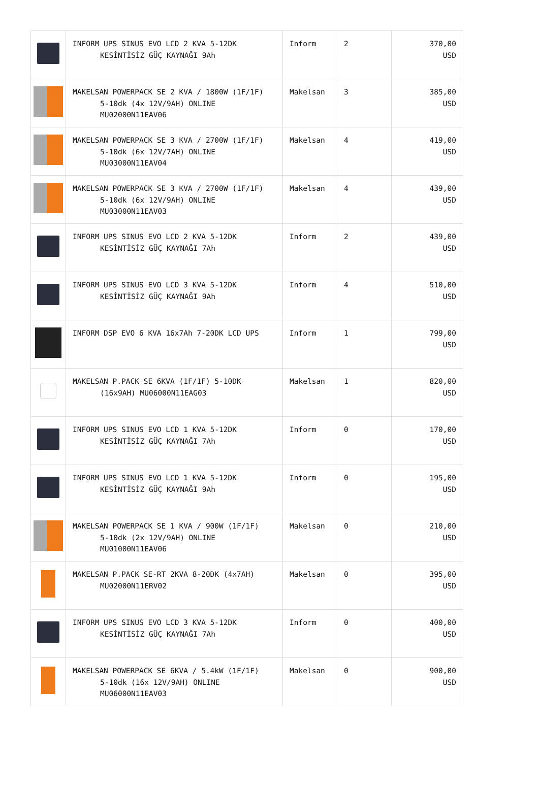| | INFORM UPS SINUS EVO LCD 2 KVA 5-12DK KESİNTİSİZ GÜÇ KAYNAĞI 9Ah | Inform | 2 | 370,00 USD |
| | MAKELSAN POWERPACK SE 2 KVA / 1800W (1F/1F) 5-10dk (4x 12V/9AH) ONLINE MU02000N11EAV06 | Makelsan | 3 | 385,00 USD |
| | MAKELSAN POWERPACK SE 3 KVA / 2700W (1F/1F) 5-10dk (6x 12V/7AH) ONLINE MU03000N11EAV04 | Makelsan | 4 | 419,00 USD |
| | MAKELSAN POWERPACK SE 3 KVA / 2700W (1F/1F) 5-10dk (6x 12V/9AH) ONLINE MU03000N11EAV03 | Makelsan | 4 | 439,00 USD |
| | INFORM UPS SINUS EVO LCD 2 KVA 5-12DK KESİNTİSİZ GÜÇ KAYNAĞI 7Ah | Inform | 2 | 439,00 USD |
| | INFORM UPS SINUS EVO LCD 3 KVA 5-12DK KESİNTİSİZ GÜÇ KAYNAĞI 9Ah | Inform | 4 | 510,00 USD |
| | INFORM DSP EVO 6 KVA 16x7Ah 7-20DK LCD UPS | Inform | 1 | 799,00 USD |
| | MAKELSAN P.PACK SE 6KVA (1F/1F) 5-10DK (16x9AH) MU06000N11EAG03 | Makelsan | 1 | 820,00 USD |
| | INFORM UPS SINUS EVO LCD 1 KVA 5-12DK KESİNTİSİZ GÜÇ KAYNAĞI 7Ah | Inform | 0 | 170,00 USD |
| | INFORM UPS SINUS EVO LCD 1 KVA 5-12DK KESİNTİSİZ GÜÇ KAYNAĞI 9Ah | Inform | 0 | 195,00 USD |
| | MAKELSAN POWERPACK SE 1 KVA / 900W (1F/1F) 5-10dk (2x 12V/9AH) ONLINE MU01000N11EAV06 | Makelsan | 0 | 210,00 USD |
| | MAKELSAN P.PACK SE-RT 2KVA 8-20DK (4x7AH) MU02000N11ERV02 | Makelsan | 0 | 395,00 USD |
| | INFORM UPS SINUS EVO LCD 3 KVA 5-12DK KESİNTİSİZ GÜÇ KAYNAĞI 7Ah | Inform | 0 | 400,00 USD |
| | MAKELSAN POWERPACK SE 6KVA / 5.4kW (1F/1F) 5-10dk (16x 12V/9AH) ONLINE MU06000N11EAV03 | Makelsan | 0 | 900,00 USD |